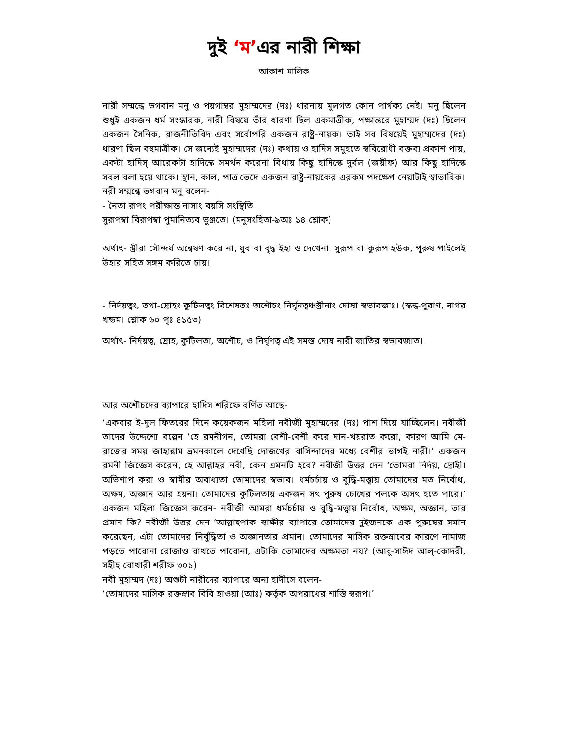দুই ‘ম’এর নারী শিক্ষা
আকাশ মালিক
নারী সম্মন্ধে ভগবান মনু ও পয়গাম্বর মুহাম্মদের (দঃ) ধারনায় মুলগত কোন পার্থক্য নেই। মনু ছিলেন শুধুই একজন ধর্ম সংস্কারক, নারী বিষয়ে তাঁর ধারণা ছিল একমাত্রীক, পক্ষান্তরে মুহাম্মদ (দঃ) ছিলেন একজন সৈনিক, রাজনীতিবিদ এবং সর্বোপরি একজন রাষ্ট্র-নায়ক। তাই সব বিষয়েই মুহাম্মদের (দঃ) ধারণা ছিল বহুমাত্রীক। সে জন্যেই মুহাম্মদের (দঃ) কথায় ও হাদিস সমুহতে স্ববিরোধী বক্তব্য প্রকাশ পায়, একটা হাদিস্ আরেকটা হাদিস্কে সমর্থন করেনা বিধায় কিছু হাদিস্কে দুর্বল (জয়ীফ) আর কিছু হাদিস্কে সবল বলা হয়ে থাকে। স্থান, কাল, পাত্র ভেদে একজন রাষ্ট্র-নায়কের এরকম পদক্ষেপ নেয়াটাই স্বাভাবিক।
নরী সম্মন্ধে ভগবান মনু বলেন-
- নৈতা রূপং পরীক্ষান্ত নাসাং বয়সি সংস্থিতি
সুরূপম্বা বিরূপম্বা পুমানিত্যব ভুঞ্জতে। (মনুসংহিতা-৯অঃ ১৪ শ্লোক)
অর্থাৎ- স্ত্রীরা সৌন্দর্য অন্বেষণ করে না, যুব বা বৃদ্ধ ইহা ও দেখেনা, সুরূপ বা কুরূপ হউক, পুরুষ পাইলেই উহার সহিত সঙ্গম করিতে চায়।
- নির্দয়ত্বং, তথা-দ্রোহং কুটিলত্বং বিশেষতঃ অশৌচং নির্ঘৃনত্বঞ্চস্ত্রীনাং দোষা স্বভাবজাঃ। (স্কন্ধ-পুরাণ, নাগর খন্ডম। শ্লোক ৬০ পৃঃ ৪১৫৩)
অর্থাৎ- নির্দয়ত্ব, দ্রোহ, কুটিলতা, অশৌচ, ও নির্ঘৃণত্ব এই সমস্ত দোষ নারী জাতির স্বভাবজাত।
আর অশৌচদের ব্যাপারে হাদিস শরিফে বর্ণিত আছে-
‘একবার ই-দুল ফিতরের দিনে কয়েকজন মহিলা নবীজী মুহাম্মদের (দঃ) পাশ দিয়ে যাচ্ছিলেন। নবীজী তাদের উদ্দেশ্যে বল্লেন ‘হে রমনীগন, তোমরা বেশী-বেশী করে দান-খয়রাত করো, কারণ আমি মে-রাজের সময় জাহান্নাম ভ্রমনকালে দেখেছি দোজখের বাসিন্দাদের মধ্যে বেশীর ভাগই নারী।’ একজন রমনী জিজ্ঞেস করেন, হে আল্লাহর নবী, কেন এমনটি হবে? নবীজী উত্তর দেন ‘তোমরা নির্দয়, দ্রোহী। অভিশাপ করা ও স্বামীর অবাধ্যতা তোমাদের স্বভাব। ধর্মচর্চায় ও বুদ্ধি-মত্ত্বায় তোমাদের মত নির্বোধ, অক্ষম, অজ্ঞান আর হয়না। তোমাদের কুটিলতায় একজন সৎ পুরুষ চোখের পলকে অসৎ হতে পারে।’ একজন মহিলা জিজ্ঞেস করেন- নবীজী আমরা ধর্মচর্চায় ও বুদ্ধি-মত্ত্বায় নির্বোধ, অক্ষম, অজ্ঞান, তার প্রমান কি? নবীজী উত্তর দেন ‘আল্লাহপাক স্বাক্ষীর ব্যাপারে তোমাদের দুইজনকে এক পুরুষের সমান করেছেন, এটা তোমাদের নির্বুদ্ধিতা ও অজ্ঞানতার প্রমান। তোমাদের মাসিক রক্তস্রাবের কারণে নামাজ পড়তে পারোনা রোজাও রাখতে পারোনা, এটাকি তোমাদের অক্ষমতা নয়? (আবু-সাঈদ আল্-কোদরী, সহীহ বোখারী শরীফ ৩০১)
নবী মুহাম্মদ (দঃ) অশুচী নারীদের ব্যাপারে অন্য হাদীসে বলেন-
‘তোমাদের মাসিক রক্তস্রাব বিবি হাওয়া (আঃ) কর্তৃক অপরাধের শাস্তি স্বরূপ।’